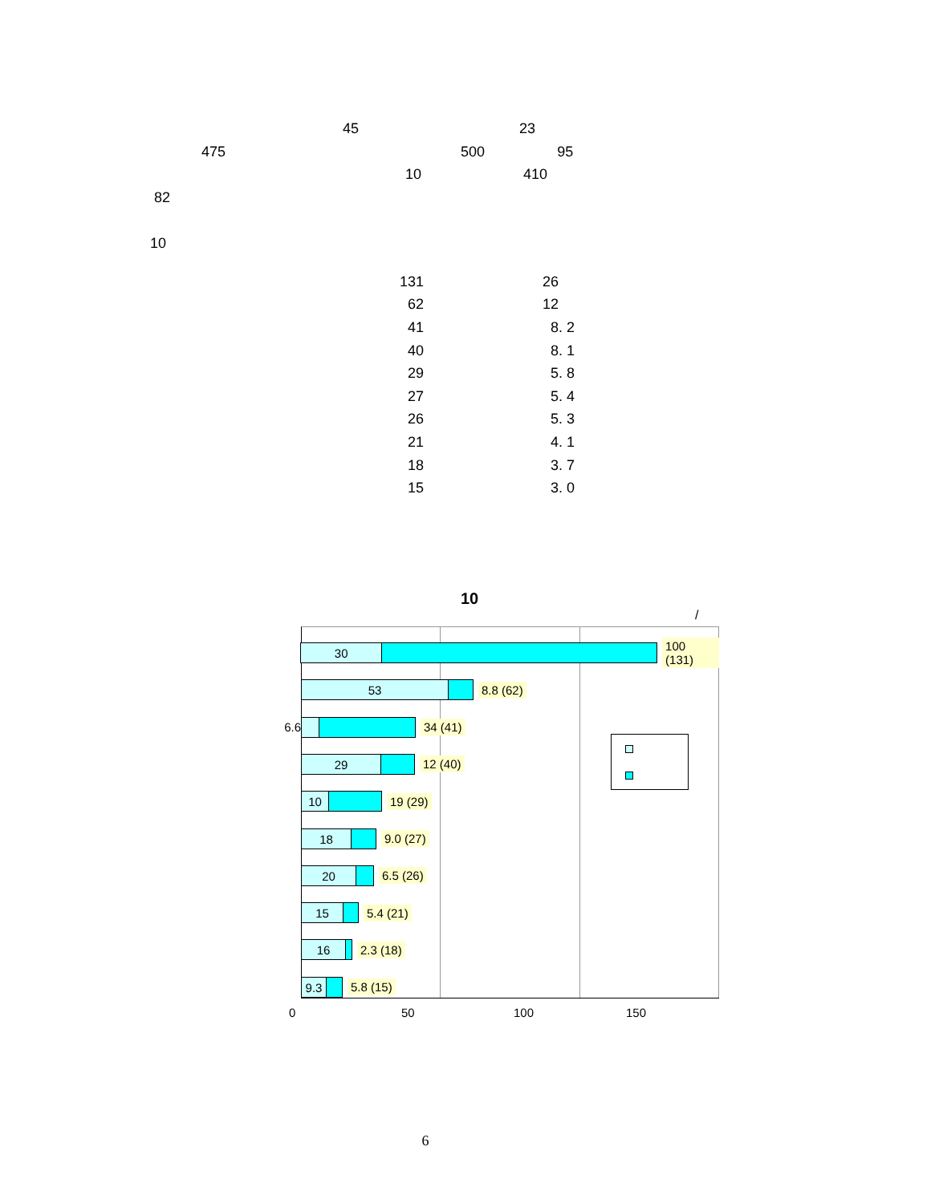45 23
475 500 95
10 410
82
10
| 131 | 26 |
| 62 | 12 |
| 41 | 8. 2 |
| 40 | 8. 1 |
| 29 | 5. 8 |
| 27 | 5. 4 |
| 26 | 5. 3 |
| 21 | 4. 1 |
| 18 | 3. 7 |
| 15 | 3. 0 |
10
/
30
100 (131)
53
8.8 (62)
6.6 34 (41)
29
12 (40)
10
19 (29)
18
9.0 (27)
20
6.5 (26)
15
5.4 (21)
16
2.3 (18)
9.3
5.8 (15)
0 50 100 150
6